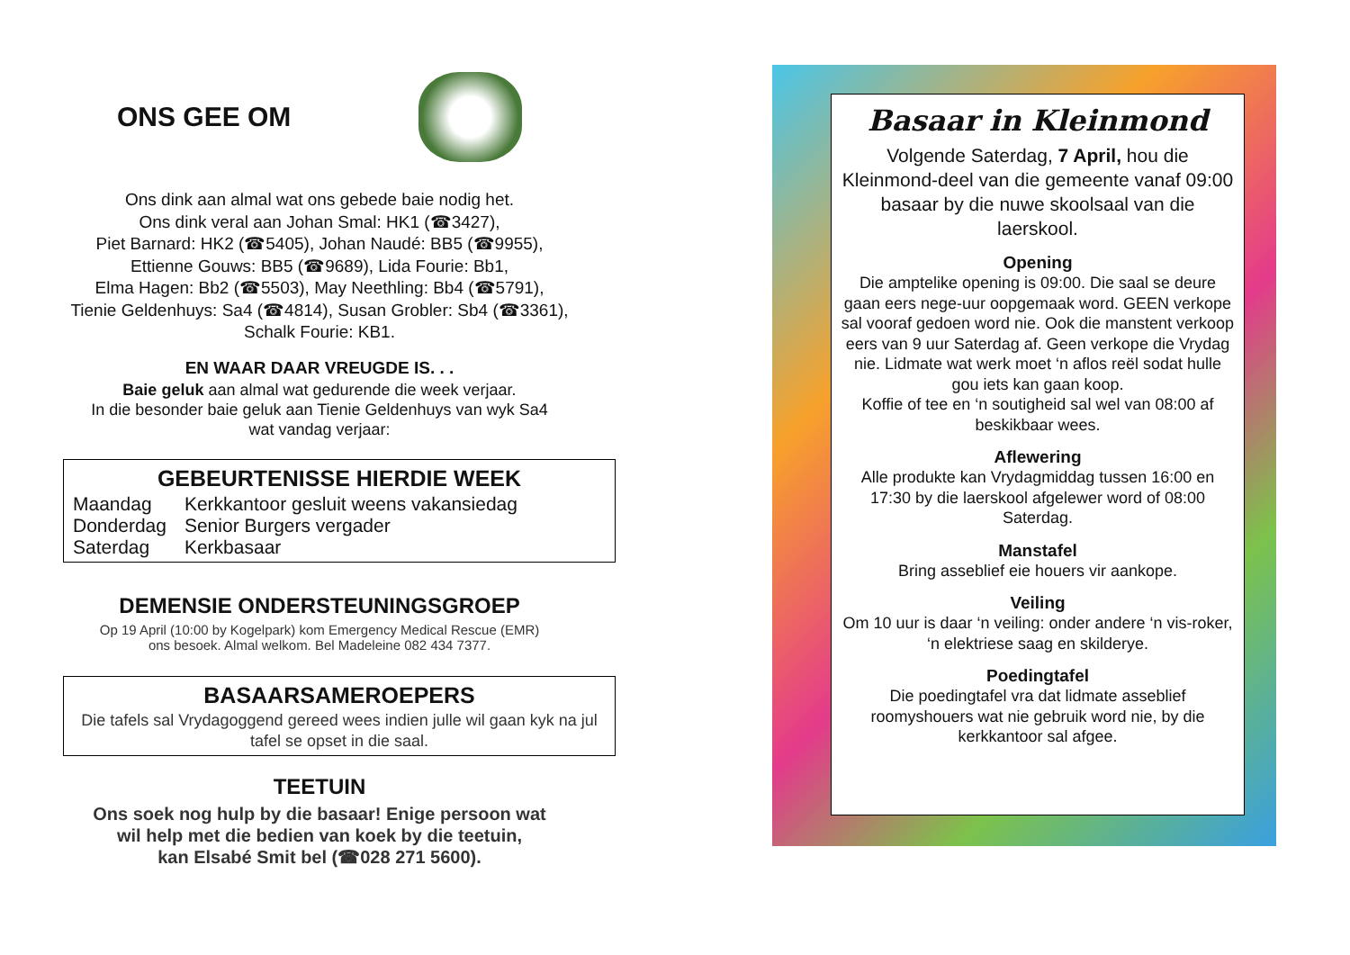ONS GEE OM
Ons dink aan almal wat ons gebede baie nodig het.
Ons dink veral aan Johan Smal: HK1 (☎3427),
Piet Barnard: HK2 (☎5405), Johan Naudé: BB5 (☎9955),
Ettienne Gouws: BB5 (☎9689), Lida Fourie: Bb1,
Elma Hagen: Bb2 (☎5503), May Neethling: Bb4 (☎5791),
Tienie Geldenhuys: Sa4 (☎4814), Susan Grobler: Sb4 (☎3361),
Schalk Fourie: KB1.
EN WAAR DAAR VREUGDE IS. . .
Baie geluk aan almal wat gedurende die week verjaar.
In die besonder baie geluk aan Tienie Geldenhuys van wyk Sa4
wat vandag verjaar:
GEBEURTENISSE HIERDIE WEEK
| Maandag | Kerkkantoor gesluit weens vakansiedag |
| Donderdag | Senior Burgers vergader |
| Saterdag | Kerkbasaar |
DEMENSIE ONDERSTEUNINGSGROEP
Op 19 April (10:00 by Kogelpark) kom Emergency Medical Rescue (EMR)
ons besoek. Almal welkom. Bel Madeleine 082 434 7377.
BASAARSAMEROEPERS
Die tafels sal Vrydagoggend gereed wees indien julle wil gaan kyk na jul tafel se opset in die saal.
TEETUIN
Ons soek nog hulp by die basaar! Enige persoon wat
wil help met die bedien van koek by die teetuin,
kan Elsabé Smit bel (☎028 271 5600).
Basaar in Kleinmond
Volgende Saterdag, 7 April, hou die Kleinmond-deel van die gemeente vanaf 09:00 basaar by die nuwe skoolsaal van die laerskool.
Opening
Die amptelike opening is 09:00. Die saal se deure gaan eers nege-uur oopgemaak word. GEEN verkope sal vooraf gedoen word nie. Ook die manstent verkoop eers van 9 uur Saterdag af. Geen verkope die Vrydag nie. Lidmate wat werk moet ‘n aflos reël sodat hulle gou iets kan gaan koop.
Koffie of tee en ‘n soutigheid sal wel van 08:00 af beskikbaar wees.
Aflewering
Alle produkte kan Vrydagmiddag tussen 16:00 en 17:30 by die laerskool afgelewer word of 08:00 Saterdag.
Manstafel
Bring asseblief eie houers vir aankope.
Veiling
Om 10 uur is daar ‘n veiling: onder andere ‘n vis-roker, ‘n elektriese saag en skilderye.
Poedingtafel
Die poedingtafel vra dat lidmate asseblief roomyshouers wat nie gebruik word nie, by die kerkkantoor sal afgee.